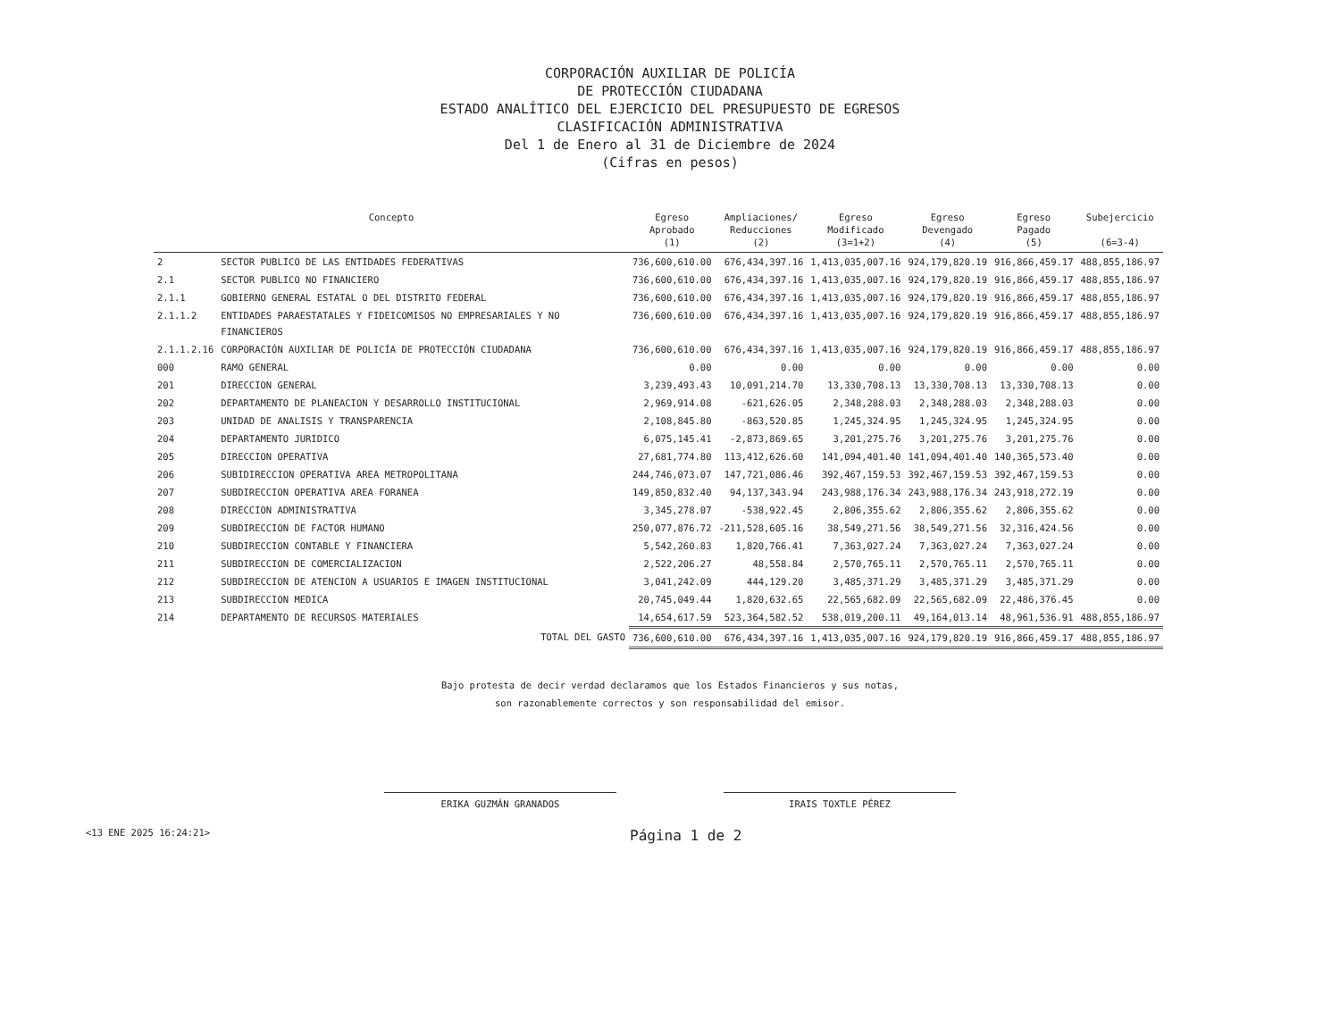CORPORACIÓN AUXILIAR DE POLICÍA
DE PROTECCIÓN CIUDADANA
ESTADO ANALÍTICO DEL EJERCICIO DEL PRESUPUESTO DE EGRESOS
CLASIFICACIÓN ADMINISTRATIVA
Del 1 de Enero al 31 de Diciembre de 2024
(Cifras en pesos)
| Concepto | | Egreso Aprobado (1) | Ampliaciones/ Reducciones (2) | Egreso Modificado (3=1+2) | Egreso Devengado (4) | Egreso Pagado (5) | Subejercicio (6=3-4) |
| --- | --- | --- | --- | --- | --- | --- | --- |
| 2 | SECTOR PUBLICO DE LAS ENTIDADES FEDERATIVAS | 736,600,610.00 | 676,434,397.16 | 1,413,035,007.16 | 924,179,820.19 | 916,866,459.17 | 488,855,186.97 |
| 2.1 | SECTOR PUBLICO NO FINANCIERO | 736,600,610.00 | 676,434,397.16 | 1,413,035,007.16 | 924,179,820.19 | 916,866,459.17 | 488,855,186.97 |
| 2.1.1 | GOBIERNO GENERAL ESTATAL O DEL DISTRITO FEDERAL | 736,600,610.00 | 676,434,397.16 | 1,413,035,007.16 | 924,179,820.19 | 916,866,459.17 | 488,855,186.97 |
| 2.1.1.2 | ENTIDADES PARAESTATALES Y FIDEICOMISOS NO EMPRESARIALES Y NO FINANCIEROS | 736,600,610.00 | 676,434,397.16 | 1,413,035,007.16 | 924,179,820.19 | 916,866,459.17 | 488,855,186.97 |
| 2.1.1.2.16 | CORPORACIÓN AUXILIAR DE POLICÍA DE PROTECCIÓN CIUDADANA | 736,600,610.00 | 676,434,397.16 | 1,413,035,007.16 | 924,179,820.19 | 916,866,459.17 | 488,855,186.97 |
| 000 | RAMO GENERAL | 0.00 | 0.00 | 0.00 | 0.00 | 0.00 | 0.00 |
| 201 | DIRECCION GENERAL | 3,239,493.43 | 10,091,214.70 | 13,330,708.13 | 13,330,708.13 | 13,330,708.13 | 0.00 |
| 202 | DEPARTAMENTO DE PLANEACION Y DESARROLLO INSTITUCIONAL | 2,969,914.08 | -621,626.05 | 2,348,288.03 | 2,348,288.03 | 2,348,288.03 | 0.00 |
| 203 | UNIDAD DE ANALISIS Y TRANSPARENCIA | 2,108,845.80 | -863,520.85 | 1,245,324.95 | 1,245,324.95 | 1,245,324.95 | 0.00 |
| 204 | DEPARTAMENTO JURIDICO | 6,075,145.41 | -2,873,869.65 | 3,201,275.76 | 3,201,275.76 | 3,201,275.76 | 0.00 |
| 205 | DIRECCION OPERATIVA | 27,681,774.80 | 113,412,626.60 | 141,094,401.40 | 141,094,401.40 | 140,365,573.40 | 0.00 |
| 206 | SUBIDIRECCION OPERATIVA AREA METROPOLITANA | 244,746,073.07 | 147,721,086.46 | 392,467,159.53 | 392,467,159.53 | 392,467,159.53 | 0.00 |
| 207 | SUBDIRECCION OPERATIVA AREA FORANEA | 149,850,832.40 | 94,137,343.94 | 243,988,176.34 | 243,988,176.34 | 243,918,272.19 | 0.00 |
| 208 | DIRECCION ADMINISTRATIVA | 3,345,278.07 | -538,922.45 | 2,806,355.62 | 2,806,355.62 | 2,806,355.62 | 0.00 |
| 209 | SUBDIRECCION DE FACTOR HUMANO | 250,077,876.72 | -211,528,605.16 | 38,549,271.56 | 38,549,271.56 | 32,316,424.56 | 0.00 |
| 210 | SUBDIRECCION CONTABLE Y FINANCIERA | 5,542,260.83 | 1,820,766.41 | 7,363,027.24 | 7,363,027.24 | 7,363,027.24 | 0.00 |
| 211 | SUBDIRECCION DE COMERCIALIZACION | 2,522,206.27 | 48,558.84 | 2,570,765.11 | 2,570,765.11 | 2,570,765.11 | 0.00 |
| 212 | SUBDIRECCION DE ATENCION A USUARIOS E IMAGEN INSTITUCIONAL | 3,041,242.09 | 444,129.20 | 3,485,371.29 | 3,485,371.29 | 3,485,371.29 | 0.00 |
| 213 | SUBDIRECCION MEDICA | 20,745,049.44 | 1,820,632.65 | 22,565,682.09 | 22,565,682.09 | 22,486,376.45 | 0.00 |
| 214 | DEPARTAMENTO DE RECURSOS MATERIALES | 14,654,617.59 | 523,364,582.52 | 538,019,200.11 | 49,164,013.14 | 48,961,536.91 | 488,855,186.97 |
| | TOTAL DEL GASTO | 736,600,610.00 | 676,434,397.16 | 1,413,035,007.16 | 924,179,820.19 | 916,866,459.17 | 488,855,186.97 |
Bajo protesta de decir verdad declaramos que los Estados Financieros y sus notas,
son razonablemente correctos y son responsabilidad del emisor.
ERIKA GUZMÁN GRANADOS IRAIS TOXTLE PÉREZ
<13 ENE 2025 16:24:21> Página 1 de 2